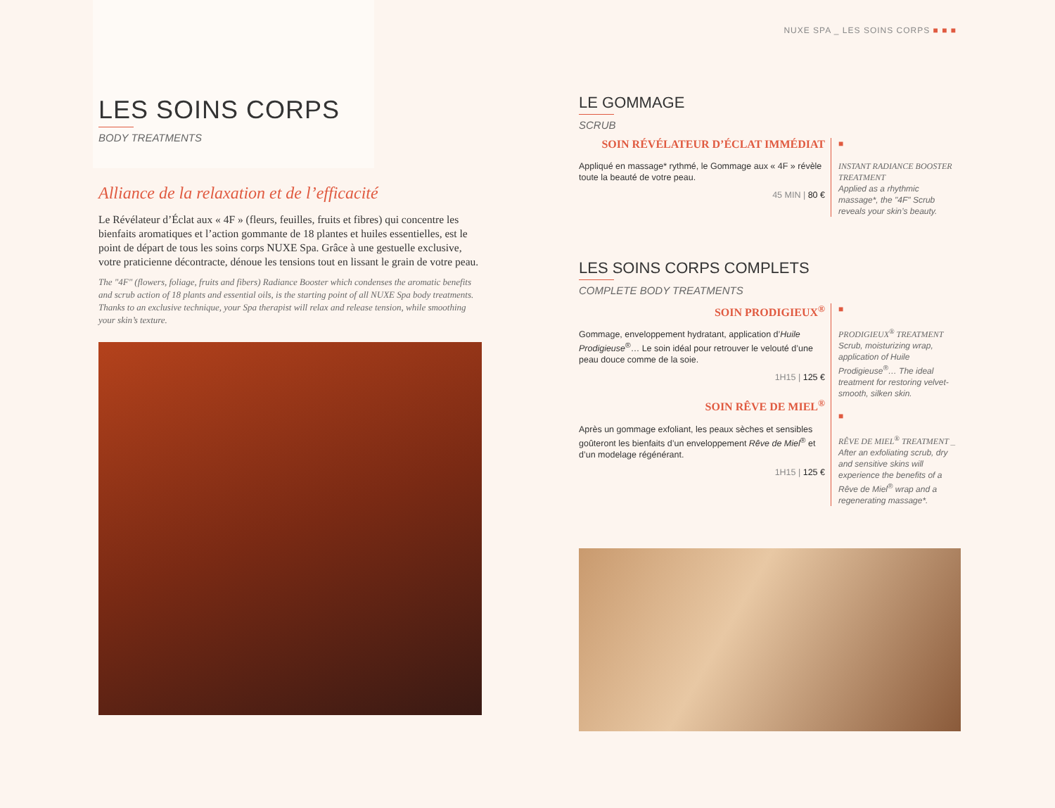NUXE SPA _ LES SOINS CORPS ■ ■ ■
LES SOINS CORPS
BODY TREATMENTS
Alliance de la relaxation et de l’efficacité
Le Révélateur d’Éclat aux « 4F » (fleurs, feuilles, fruits et fibres) qui concentre les bienfaits aromatiques et l’action gommante de 18 plantes et huiles essentielles, est le point de départ de tous les soins corps NUXE Spa. Grâce à une gestuelle exclusive, votre praticienne décontracte, dénoue les tensions tout en lissant le grain de votre peau.
The "4F" (flowers, foliage, fruits and fibers) Radiance Booster which condenses the aromatic benefits and scrub action of 18 plants and essential oils, is the starting point of all NUXE Spa body treatments. Thanks to an exclusive technique, your Spa therapist will relax and release tension, while smoothing your skin’s texture.
LE GOMMAGE
SCRUB
SOIN RÉVÉLATEUR D’ÉCLAT IMMÉDIAT
Appliqué en massage* rythmé, le Gommage aux « 4F » révèle toute la beauté de votre peau.
45 MIN | 80 €
■
INSTANT RADIANCE BOOSTER TREATMENT
Applied as a rhythmic massage*, the "4F" Scrub reveals your skin’s beauty.
LES SOINS CORPS COMPLETS
COMPLETE BODY TREATMENTS
SOIN PRODIGIEUX<sup>®</sup>
Gommage, enveloppement hydratant, application d’Huile Prodigieuse<sup>®</sup>… Le soin idéal pour retrouver le velouté d’une peau douce comme de la soie.
1H15 | 125 €
SOIN RÊVE DE MIEL<sup>®</sup>
Après un gommage exfoliant, les peaux sèches et sensibles goûteront les bienfaits d’un enveloppement Rêve de Miel<sup>®</sup> et d’un modelage régénérant.
1H15 | 125 €
■
PRODIGIEUX<sup>®</sup> TREATMENT
Scrub, moisturizing wrap, application of Huile Prodigieuse<sup>®</sup>… The ideal treatment for restoring velvet-smooth, silken skin.
■
RÊVE DE MIEL<sup>®</sup> TREATMENT _ After an exfoliating scrub, dry and sensitive skins will experience the benefits of a Rêve de Miel<sup>®</sup> wrap and a regenerating massage*.